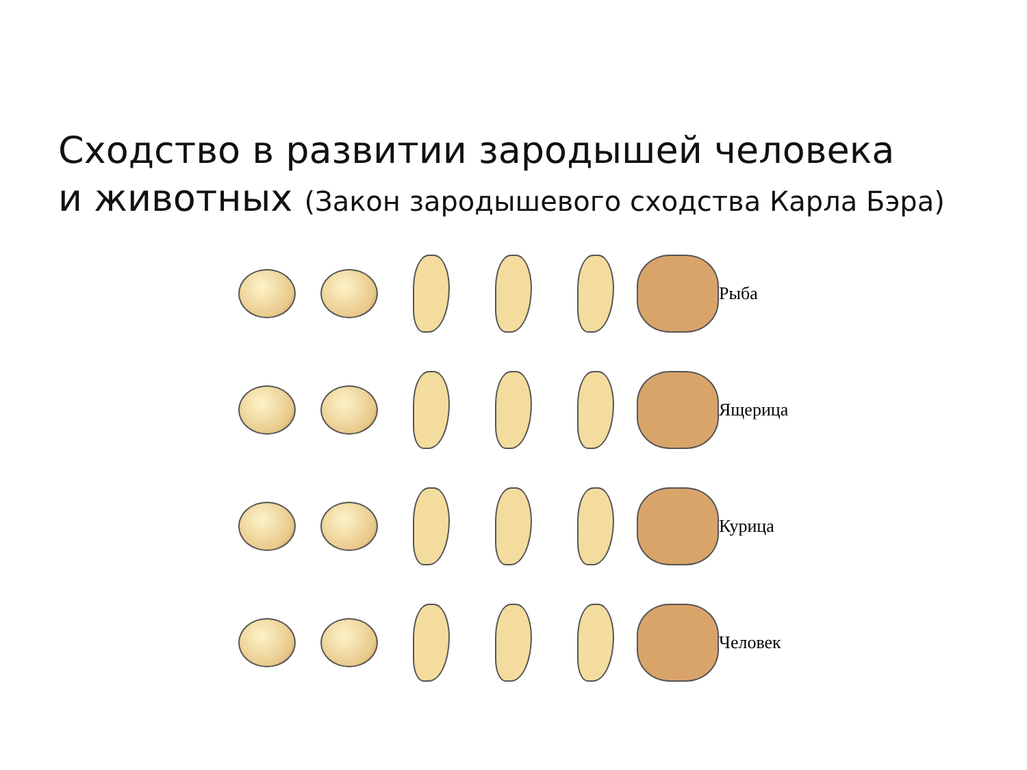Сходство в развитии зародышей человека
и животных (Закон зародышевого сходства Карла Бэра)
Рыба
Ящерица
Курица
Человек